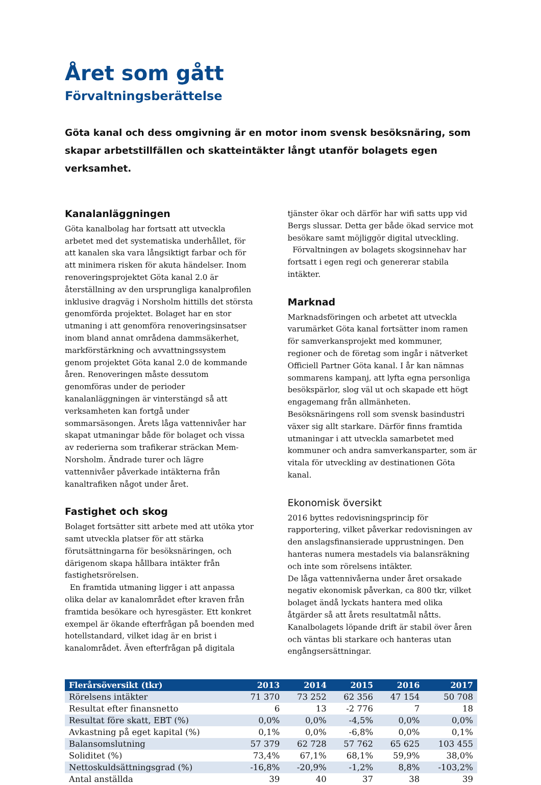Året som gått
Förvaltningsberättelse
Göta kanal och dess omgivning är en motor inom svensk besöksnäring, som skapar arbetstillfällen och skatteintäkter långt utanför bolagets egen verksamhet.
Kanalanläggningen
Göta kanalbolag har fortsatt att utveckla arbetet med det systematiska underhållet, för att kanalen ska vara långsiktigt farbar och för att minimera risken för akuta händelser. Inom renoveringsprojektet Göta kanal 2.0 är återställning av den ursprungliga kanalprofilen inklusive dragväg i Norsholm hittills det största genomförda projektet. Bolaget har en stor utmaning i att genomföra renoveringsinsatser inom bland annat områdena dammsäkerhet, markförstärkning och avvattningssystem genom projektet Göta kanal 2.0 de kommande åren. Renoveringen måste dessutom genomföras under de perioder kanalanläggningen är vinterstängd så att verksamheten kan fortgå under sommarsäsongen. Årets låga vattennivåer har skapat utmaningar både för bolaget och vissa av rederierna som trafikerar sträckan Mem-Norsholm. Ändrade turer och lägre vattennivåer påverkade intäkterna från kanaltrafiken något under året.
Fastighet och skog
Bolaget fortsätter sitt arbete med att utöka ytor samt utveckla platser för att stärka förutsättningarna för besöksnäringen, och därigenom skapa hållbara intäkter från fastighetsrörelsen.
En framtida utmaning ligger i att anpassa olika delar av kanalområdet efter kraven från framtida besökare och hyresgäster. Ett konkret exempel är ökande efterfrågan på boenden med hotellstandard, vilket idag är en brist i kanalområdet. Även efterfrågan på digitala tjänster ökar och därför har wifi satts upp vid Bergs slussar. Detta ger både ökad service mot besökare samt möjliggör digital utveckling.
Förvaltningen av bolagets skogsinnehav har fortsatt i egen regi och genererar stabila intäkter.
Marknad
Marknadsföringen och arbetet att utveckla varumärket Göta kanal fortsätter inom ramen för samverkansprojekt med kommuner, regioner och de företag som ingår i nätverket Officiell Partner Göta kanal. I år kan nämnas sommarens kampanj, att lyfta egna personliga besökspärlor, slog väl ut och skapade ett högt engagemang från allmänheten. Besöksnäringens roll som svensk basindustri växer sig allt starkare. Därför finns framtida utmaningar i att utveckla samarbetet med kommuner och andra samverkansparter, som är vitala för utveckling av destinationen Göta kanal.
Ekonomisk översikt
2016 byttes redovisningsprincip för rapportering, vilket påverkar redovisningen av den anslagsfinansierade upprustningen. Den hanteras numera mestadels via balansräkning och inte som rörelsens intäkter.
De låga vattennivåerna under året orsakade negativ ekonomisk påverkan, ca 800 tkr, vilket bolaget ändå lyckats hantera med olika åtgärder så att årets resultatmål nåtts. Kanalbolagets löpande drift är stabil över åren och väntas bli starkare och hanteras utan engångsersättningar.
| Flerårsöversikt (tkr) | 2013 | 2014 | 2015 | 2016 | 2017 |
| --- | --- | --- | --- | --- | --- |
| Rörelsens intäkter | 71 370 | 73 252 | 62 356 | 47 154 | 50 708 |
| Resultat efter finansnetto | 6 | 13 | -2 776 | 7 | 18 |
| Resultat före skatt, EBT (%) | 0,0% | 0,0% | -4,5% | 0,0% | 0,0% |
| Avkastning på eget kapital (%) | 0,1% | 0,0% | -6,8% | 0,0% | 0,1% |
| Balansomslutning | 57 379 | 62 728 | 57 762 | 65 625 | 103 455 |
| Soliditet (%) | 73,4% | 67,1% | 68,1% | 59,9% | 38,0% |
| Nettoskuldsättningsgrad (%) | -16,8% | -20,9% | -1,2% | 8,8% | -103,2% |
| Antal anställda | 39 | 40 | 37 | 38 | 39 |